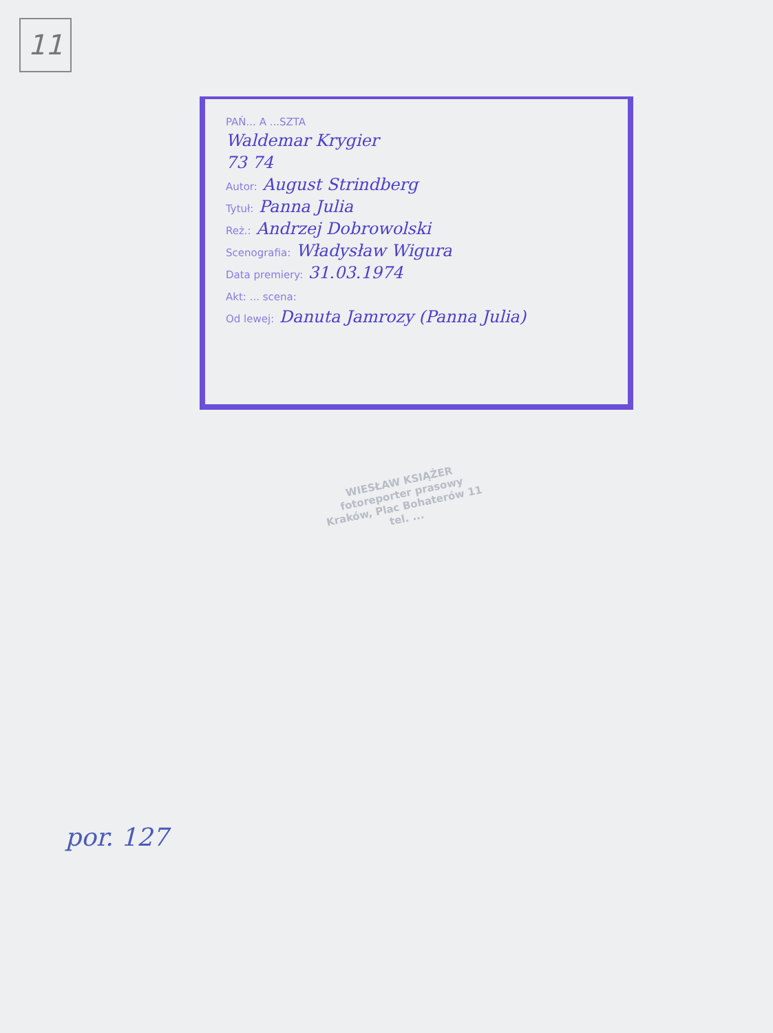11
PAŃ... A ...SZTA
Waldemar Krygier
73 74
Autor: August Strindberg
Tytuł: Panna Julia
Reż.: Andrzej Dobrowolski
Scenografia: Władysław Wigura
Data premiery: 31.03.1974
Akt: ... scena:
Od lewej: Danuta Jamrozy (Panna Julia)
WIESŁAW KSIĄŻER
fotoreporter prasowy
Kraków, Plac Bohaterów 11
tel. ...
por. 127